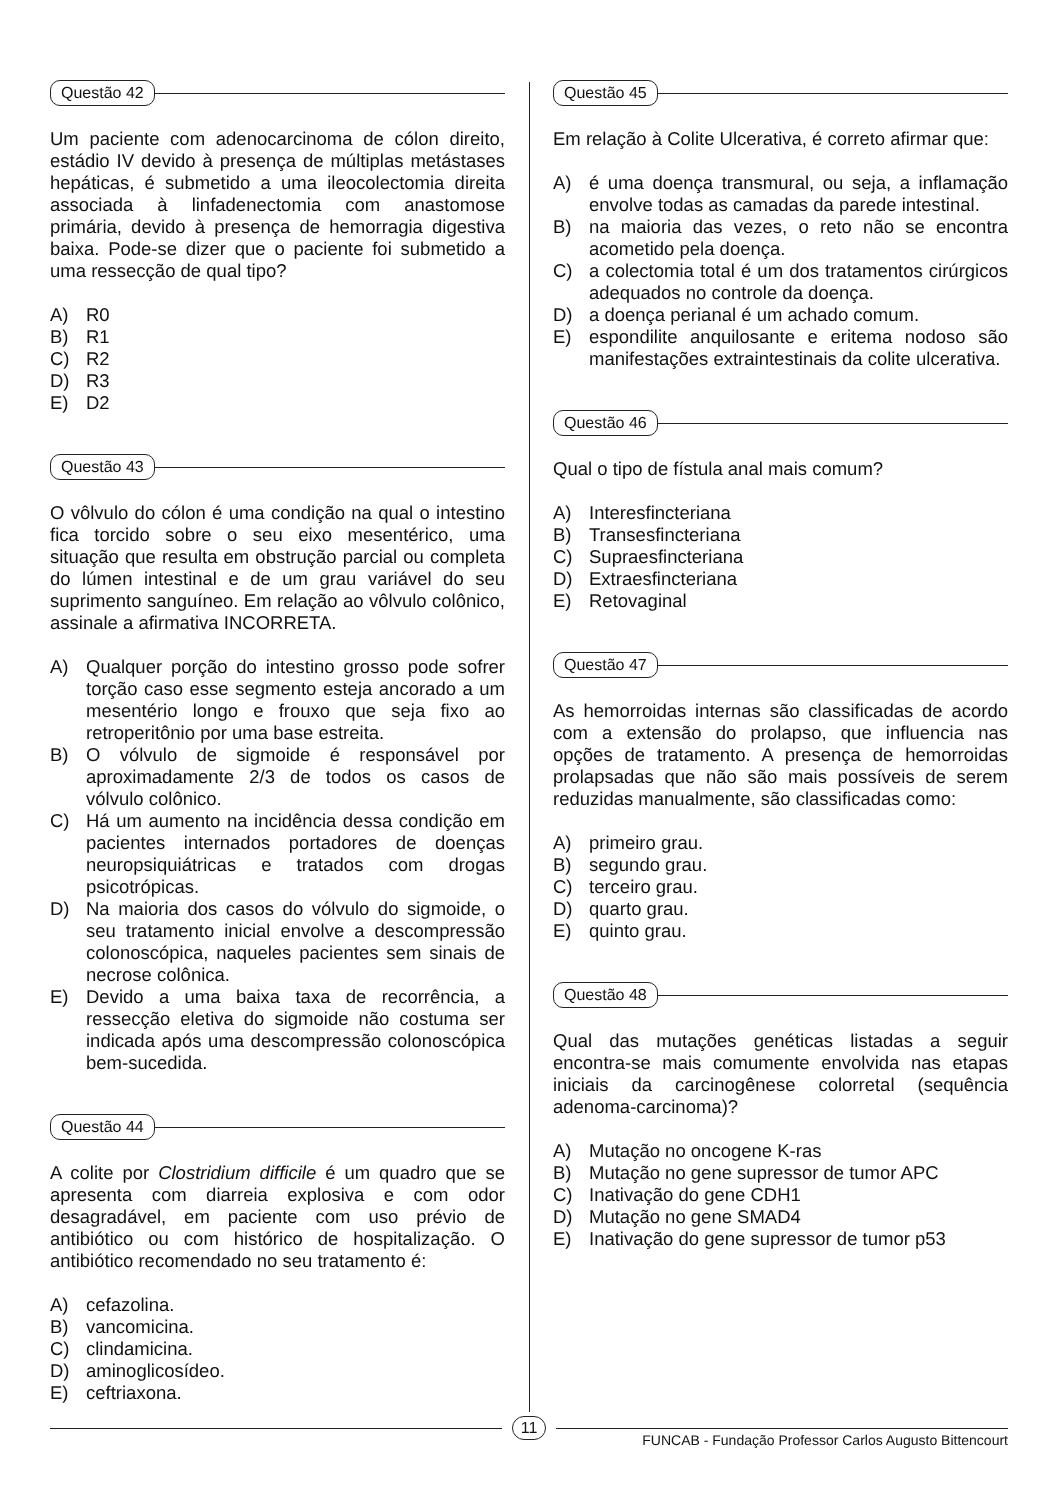Questão 42
Um paciente com adenocarcinoma de cólon direito, estádio IV devido à presença de múltiplas metástases hepáticas, é submetido a uma ileocolectomia direita associada à linfadenectomia com anastomose primária, devido à presença de hemorragia digestiva baixa. Pode-se dizer que o paciente foi submetido a uma ressecção de qual tipo?
A) R0
B) R1
C) R2
D) R3
E) D2
Questão 43
O vôlvulo do cólon é uma condição na qual o intestino fica torcido sobre o seu eixo mesentérico, uma situação que resulta em obstrução parcial ou completa do lúmen intestinal e de um grau variável do seu suprimento sanguíneo. Em relação ao vôlvulo colônico, assinale a afirmativa INCORRETA.
A) Qualquer porção do intestino grosso pode sofrer torção caso esse segmento esteja ancorado a um mesentério longo e frouxo que seja fixo ao retroperitônio por uma base estreita.
B) O vólvulo de sigmoide é responsável por aproximadamente 2/3 de todos os casos de vólvulo colônico.
C) Há um aumento na incidência dessa condição em pacientes internados portadores de doenças neuropsiquiátricas e tratados com drogas psicotrópicas.
D) Na maioria dos casos do vólvulo do sigmoide, o seu tratamento inicial envolve a descompressão colonoscópica, naqueles pacientes sem sinais de necrose colônica.
E) Devido a uma baixa taxa de recorrência, a ressecção eletiva do sigmoide não costuma ser indicada após uma descompressão colonoscópica bem-sucedida.
Questão 44
A colite por Clostridium difficile é um quadro que se apresenta com diarreia explosiva e com odor desagradável, em paciente com uso prévio de antibiótico ou com histórico de hospitalização. O antibiótico recomendado no seu tratamento é:
A) cefazolina.
B) vancomicina.
C) clindamicina.
D) aminoglicosídeo.
E) ceftriaxona.
Questão 45
Em relação à Colite Ulcerativa, é correto afirmar que:
A) é uma doença transmural, ou seja, a inflamação envolve todas as camadas da parede intestinal.
B) na maioria das vezes, o reto não se encontra acometido pela doença.
C) a colectomia total é um dos tratamentos cirúrgicos adequados no controle da doença.
D) a doença perianal é um achado comum.
E) espondilite anquilosante e eritema nodoso são manifestações extraintestinais da colite ulcerativa.
Questão 46
Qual o tipo de fístula anal mais comum?
A) Interesfincteriana
B) Transesfincteriana
C) Supraesfincteriana
D) Extraesfincteriana
E) Retovaginal
Questão 47
As hemorroidas internas são classificadas de acordo com a extensão do prolapso, que influencia nas opções de tratamento. A presença de hemorroidas prolapsadas que não são mais possíveis de serem reduzidas manualmente, são classificadas como:
A) primeiro grau.
B) segundo grau.
C) terceiro grau.
D) quarto grau.
E) quinto grau.
Questão 48
Qual das mutações genéticas listadas a seguir encontra-se mais comumente envolvida nas etapas iniciais da carcinogênese colorretal (sequência adenoma-carcinoma)?
A) Mutação no oncogene K-ras
B) Mutação no gene supressor de tumor APC
C) Inativação do gene CDH1
D) Mutação no gene SMAD4
E) Inativação do gene supressor de tumor p53
11
FUNCAB - Fundação Professor Carlos Augusto Bittencourt